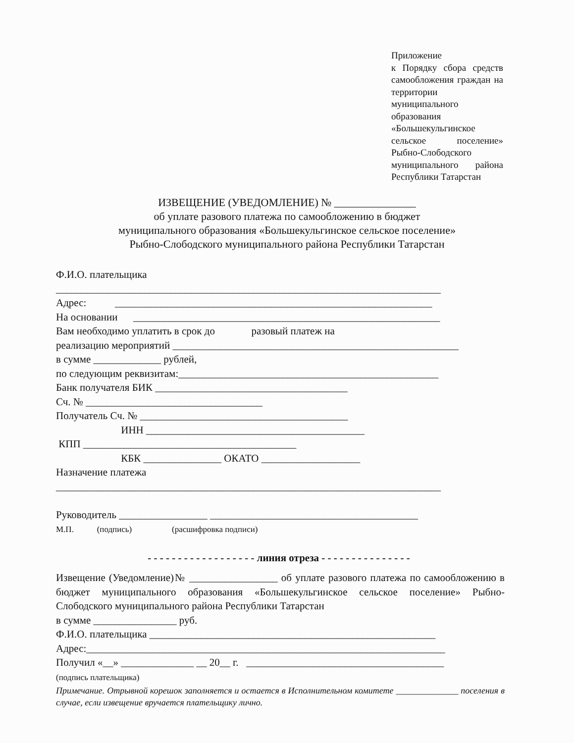Приложение
к Порядку сбора средств самообложения граждан на территории муниципального образования «Большекульгинское сельское поселение» Рыбно-Слободского муниципального района Республики Татарстан
ИЗВЕЩЕНИЕ (УВЕДОМЛЕНИЕ) № _______________
об уплате разового платежа по самообложению в бюджет
муниципального образования «Большекульгинское сельское поселение»
Рыбно-Слободского муниципального района Республики Татарстан
Ф.И.О. плательщика
__________________________________________________________________________
Адрес: _____________________________________________________________
На основании ___________________________________________________________
Вам необходимо уплатить в срок до разовый платеж на
реализацию мероприятий _______________________________________________________
в сумме _____________ рублей,
по следующим реквизитам:__________________________________________________
Банк получателя БИК _____________________________________
Сч. № __________________________________
Получатель Сч. № ________________________________________
ИНН __________________________________________
КПП _________________________________________
КБК _______________ ОКАТО ___________________
Назначение платежа
__________________________________________________________________________
Руководитель _________________ ________________________________________
М.П. (подпись) (расшифровка подписи)
- - - - - - - - - - - - - - - - - - линия отреза - - - - - - - - - - - - - - -
Извещение (Уведомление)№ _________________ об уплате разового платежа по самообложению в бюджет муниципального образования «Большекульгинское сельское поселение» Рыбно-Слободского муниципального района Республики Татарстан
в сумме ________________ руб.
Ф.И.О. плательщика _______________________________________________________
Адрес:_____________________________________________________________________
Получил «__» ______________ __ 20__ г. ______________________________________
(подпись плательщика)
Примечание. Отрывной корешок заполняется и остается в Исполнительном комитете ______________ поселения в случае, если извещение вручается плательщику лично.